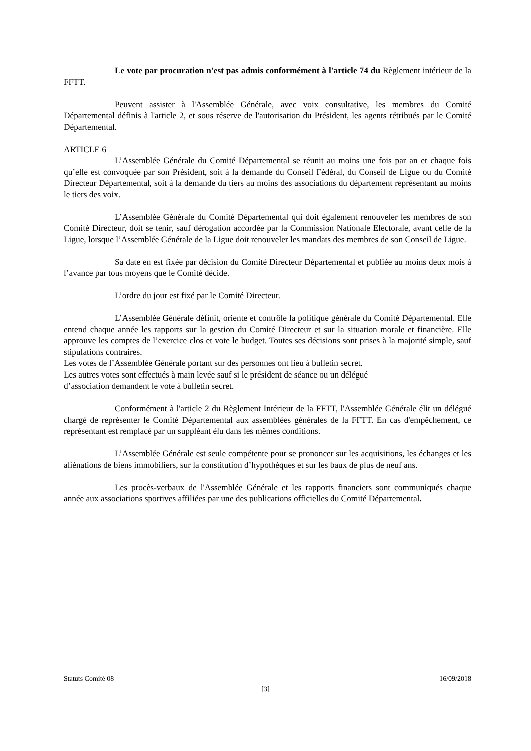Le vote par procuration n'est pas admis conformément à l'article 74 du Règlement intérieur de la FFTT.
Peuvent assister à l'Assemblée Générale, avec voix consultative, les membres du Comité Départemental définis à l'article 2, et sous réserve de l'autorisation du Président, les agents rétribués par le Comité Départemental.
ARTICLE 6
L’Assemblée Générale du Comité Départemental se réunit au moins une fois par an et chaque fois qu’elle est convoquée par son Président, soit à la demande du Conseil Fédéral, du Conseil de Ligue ou du Comité Directeur Départemental, soit à la demande du tiers au moins des associations du département représentant au moins le tiers des voix.
L’Assemblée Générale du Comité Départemental qui doit également renouveler les membres de son Comité Directeur, doit se tenir, sauf dérogation accordée par la Commission Nationale Electorale, avant celle de la Ligue, lorsque l’Assemblée Générale de la Ligue doit renouveler les mandats des membres de son Conseil de Ligue.
Sa date en est fixée par décision du Comité Directeur Départemental et publiée au moins deux mois à l’avance par tous moyens que le Comité décide.
L’ordre du jour est fixé par le Comité Directeur.
L’Assemblée Générale définit, oriente et contrôle la politique générale du Comité Départemental. Elle entend chaque année les rapports sur la gestion du Comité Directeur et sur la situation morale et financière. Elle approuve les comptes de l’exercice clos et vote le budget. Toutes ses décisions sont prises à la majorité simple, sauf stipulations contraires.
Les votes de l’Assemblée Générale portant sur des personnes ont lieu à bulletin secret.
Les autres votes sont effectués à main levée sauf si le président de séance ou un délégué
d’association demandent le vote à bulletin secret.
Conformément à l'article 2 du Règlement Intérieur de la FFTT, l'Assemblée Générale élit un délégué chargé de représenter le Comité Départemental aux assemblées générales de la FFTT. En cas d'empêchement, ce représentant est remplacé par un suppléant élu dans les mêmes conditions.
L’Assemblée Générale est seule compétente pour se prononcer sur les acquisitions, les échanges et les aliénations de biens immobiliers, sur la constitution d’hypothèques et sur les baux de plus de neuf ans.
Les procès-verbaux de l'Assemblée Générale et les rapports financiers sont communiqués chaque année aux associations sportives affiliées par une des publications officielles du Comité Départemental.
Statuts Comité 08 16/09/2018
[3]